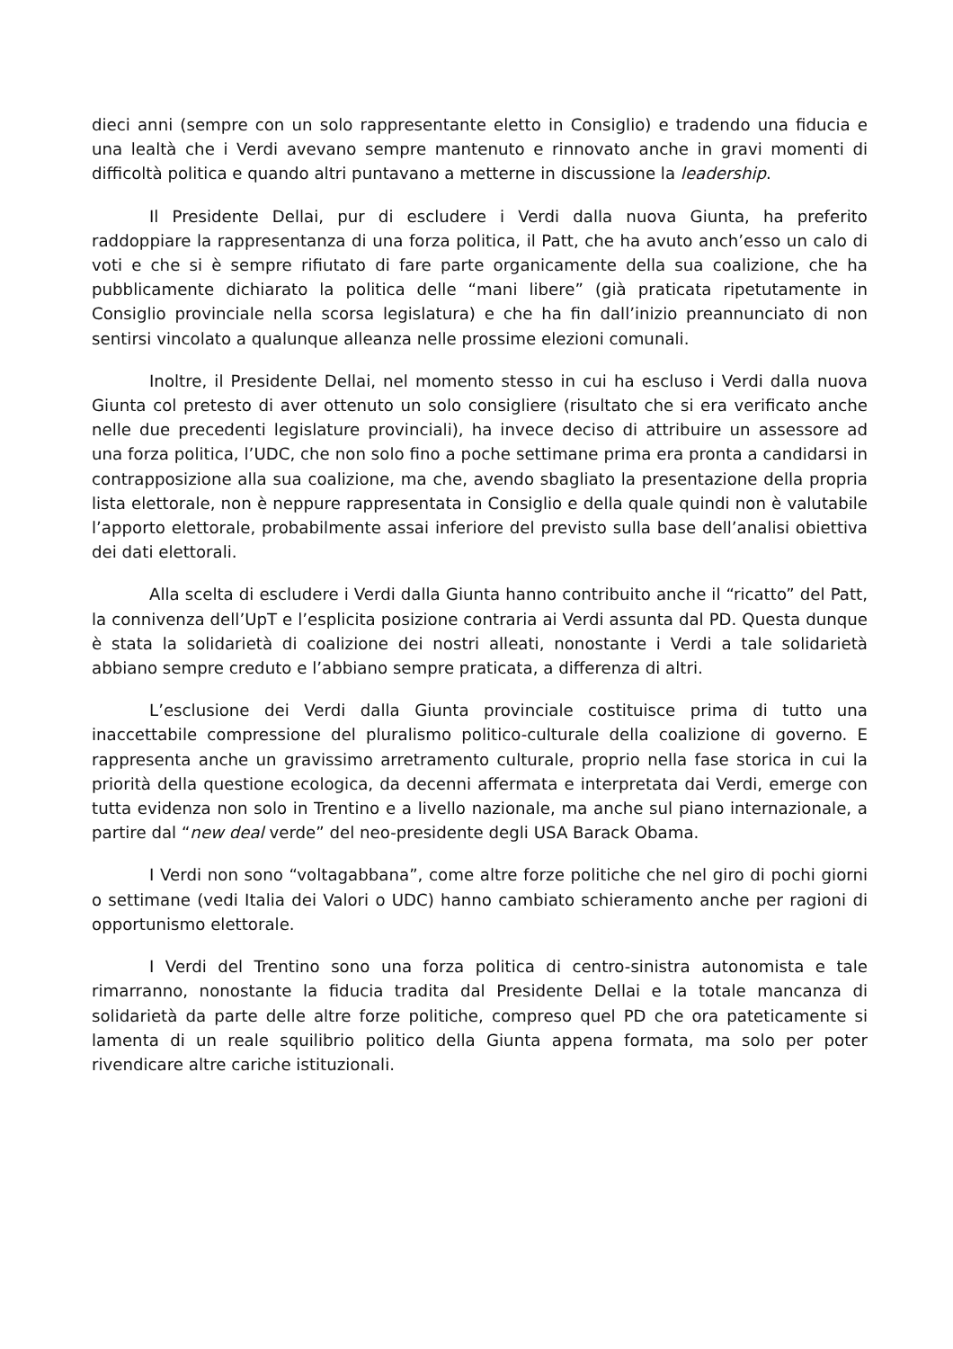dieci anni (sempre con un solo rappresentante eletto in Consiglio) e tradendo una fiducia e una lealtà che i Verdi avevano sempre mantenuto e rinnovato anche in gravi momenti di difficoltà politica e quando altri puntavano a metterne in discussione la leadership.
Il Presidente Dellai, pur di escludere i Verdi dalla nuova Giunta, ha preferito raddoppiare la rappresentanza di una forza politica, il Patt, che ha avuto anch’esso un calo di voti e che si è sempre rifiutato di fare parte organicamente della sua coalizione, che ha pubblicamente dichiarato la politica delle “mani libere” (già praticata ripetutamente in Consiglio provinciale nella scorsa legislatura) e che ha fin dall’inizio preannunciato di non sentirsi vincolato a qualunque alleanza nelle prossime elezioni comunali.
Inoltre, il Presidente Dellai, nel momento stesso in cui ha escluso i Verdi dalla nuova Giunta col pretesto di aver ottenuto un solo consigliere (risultato che si era verificato anche nelle due precedenti legislature provinciali), ha invece deciso di attribuire un assessore ad una forza politica, l’UDC, che non solo fino a poche settimane prima era pronta a candidarsi in contrapposizione alla sua coalizione, ma che, avendo sbagliato la presentazione della propria lista elettorale, non è neppure rappresentata in Consiglio e della quale quindi non è valutabile l’apporto elettorale, probabilmente assai inferiore del previsto sulla base dell’analisi obiettiva dei dati elettorali.
Alla scelta di escludere i Verdi dalla Giunta hanno contribuito anche il “ricatto” del Patt, la connivenza dell’UpT e l’esplicita posizione contraria ai Verdi assunta dal PD. Questa dunque è stata la solidarietà di coalizione dei nostri alleati, nonostante i Verdi a tale solidarietà abbiano sempre creduto e l’abbiano sempre praticata, a differenza di altri.
L’esclusione dei Verdi dalla Giunta provinciale costituisce prima di tutto una inaccettabile compressione del pluralismo politico-culturale della coalizione di governo. E rappresenta anche un gravissimo arretramento culturale, proprio nella fase storica in cui la priorità della questione ecologica, da decenni affermata e interpretata dai Verdi, emerge con tutta evidenza non solo in Trentino e a livello nazionale, ma anche sul piano internazionale, a partire dal “new deal verde” del neo-presidente degli USA Barack Obama.
I Verdi non sono “voltagabbana”, come altre forze politiche che nel giro di pochi giorni o settimane (vedi Italia dei Valori o UDC) hanno cambiato schieramento anche per ragioni di opportunismo elettorale.
I Verdi del Trentino sono una forza politica di centro-sinistra autonomista e tale rimarranno, nonostante la fiducia tradita dal Presidente Dellai e la totale mancanza di solidarietà da parte delle altre forze politiche, compreso quel PD che ora pateticamente si lamenta di un reale squilibrio politico della Giunta appena formata, ma solo per poter rivendicare altre cariche istituzionali.